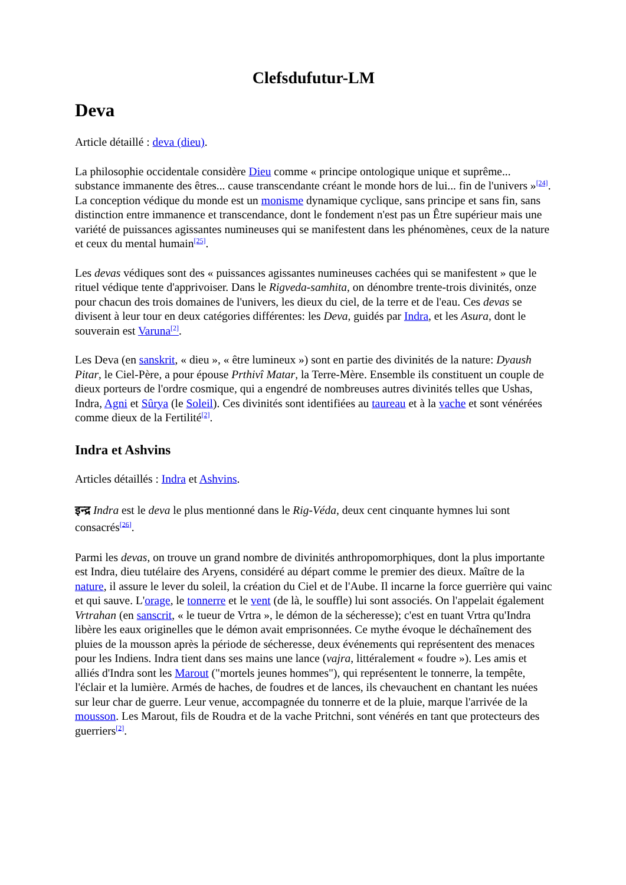Clefsdufutur-LM
Deva
Article détaillé : deva (dieu).
La philosophie occidentale considère Dieu comme « principe ontologique unique et suprême... substance immanente des êtres... cause transcendante créant le monde hors de lui... fin de l'univers »<sup>[24]</sup>. La conception védique du monde est un monisme dynamique cyclique, sans principe et sans fin, sans distinction entre immanence et transcendance, dont le fondement n'est pas un Être supérieur mais une variété de puissances agissantes numineuses qui se manifestent dans les phénomènes, ceux de la nature et ceux du mental humain<sup>[25]</sup>.
Les devas védiques sont des « puissances agissantes numineuses cachées qui se manifestent » que le rituel védique tente d'apprivoiser. Dans le Rigveda-samhita, on dénombre trente-trois divinités, onze pour chacun des trois domaines de l'univers, les dieux du ciel, de la terre et de l'eau. Ces devas se divisent à leur tour en deux catégories différentes: les Deva, guidés par Indra, et les Asura, dont le souverain est Varuna<sup>[2]</sup>.
Les Deva (en sanskrit, « dieu », « être lumineux ») sont en partie des divinités de la nature: Dyaush Pitar, le Ciel-Père, a pour épouse Prthivî Matar, la Terre-Mère. Ensemble ils constituent un couple de dieux porteurs de l'ordre cosmique, qui a engendré de nombreuses autres divinités telles que Ushas, Indra, Agni et Sûrya (le Soleil). Ces divinités sont identifiées au taureau et à la vache et sont vénérées comme dieux de la Fertilité<sup>[2]</sup>.
Indra et Ashvins
Articles détaillés : Indra et Ashvins.
इन्द्र Indra est le deva le plus mentionné dans le Rig-Véda, deux cent cinquante hymnes lui sont consacrés<sup>[26]</sup>.
Parmi les devas, on trouve un grand nombre de divinités anthropomorphiques, dont la plus importante est Indra, dieu tutélaire des Aryens, considéré au départ comme le premier des dieux. Maître de la nature, il assure le lever du soleil, la création du Ciel et de l'Aube. Il incarne la force guerrière qui vainc et qui sauve. L'orage, le tonnerre et le vent (de là, le souffle) lui sont associés. On l'appelait également Vrtrahan (en sanscrit, « le tueur de Vrtra », le démon de la sécheresse); c'est en tuant Vrtra qu'Indra libère les eaux originelles que le démon avait emprisonnées. Ce mythe évoque le déchaînement des pluies de la mousson après la période de sécheresse, deux événements qui représentent des menaces pour les Indiens. Indra tient dans ses mains une lance (vajra, littéralement « foudre »). Les amis et alliés d'Indra sont les Marout ("mortels jeunes hommes"), qui représentent le tonnerre, la tempête, l'éclair et la lumière. Armés de haches, de foudres et de lances, ils chevauchent en chantant les nuées sur leur char de guerre. Leur venue, accompagnée du tonnerre et de la pluie, marque l'arrivée de la mousson. Les Marout, fils de Roudra et de la vache Pritchni, sont vénérés en tant que protecteurs des guerriers<sup>[2]</sup>.